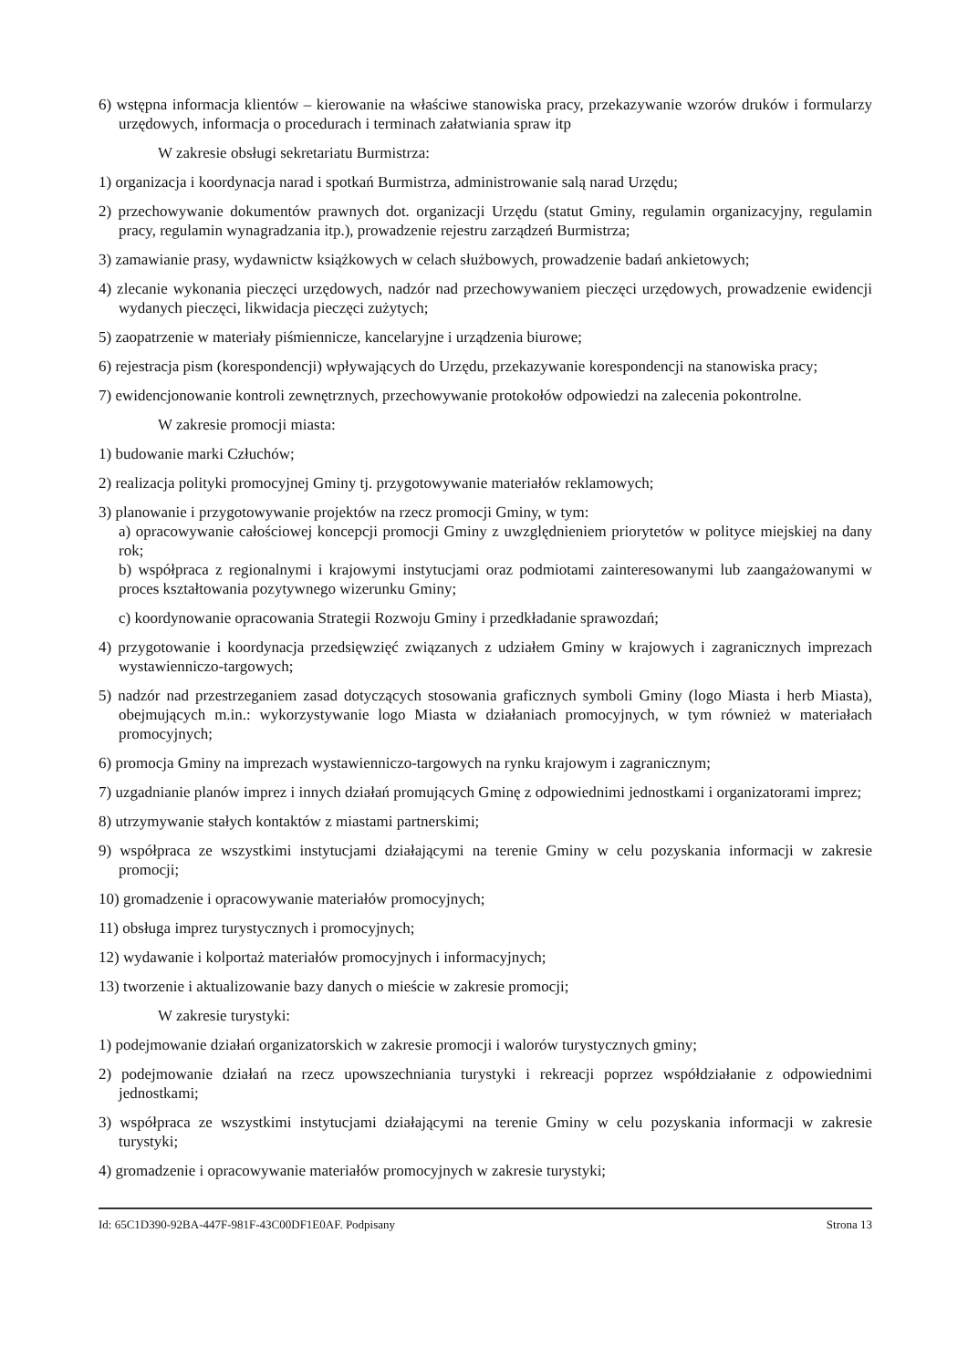6) wstępna informacja klientów – kierowanie na właściwe stanowiska pracy, przekazywanie wzorów druków i formularzy urzędowych, informacja o procedurach i terminach załatwiania spraw itp
W zakresie obsługi sekretariatu Burmistrza:
1) organizacja i koordynacja narad i spotkań Burmistrza, administrowanie salą narad Urzędu;
2) przechowywanie dokumentów prawnych dot. organizacji Urzędu (statut Gminy, regulamin organizacyjny, regulamin pracy, regulamin wynagradzania itp.), prowadzenie rejestru zarządzeń Burmistrza;
3) zamawianie prasy, wydawnictw książkowych w celach służbowych, prowadzenie badań ankietowych;
4) zlecanie wykonania pieczęci urzędowych, nadzór nad przechowywaniem pieczęci urzędowych, prowadzenie ewidencji wydanych pieczęci, likwidacja pieczęci zużytych;
5) zaopatrzenie w materiały piśmiennicze, kancelaryjne i urządzenia biurowe;
6) rejestracja pism (korespondencji) wpływających do Urzędu, przekazywanie korespondencji na stanowiska pracy;
7) ewidencjonowanie kontroli zewnętrznych, przechowywanie protokołów odpowiedzi na zalecenia pokontrolne.
W zakresie promocji miasta:
1) budowanie marki Człuchów;
2) realizacja polityki promocyjnej Gminy tj. przygotowywanie materiałów reklamowych;
3) planowanie i przygotowywanie projektów na rzecz promocji Gminy, w tym:
a) opracowywanie całościowej koncepcji promocji Gminy z uwzględnieniem priorytetów w polityce miejskiej na dany rok;
b) współpraca z regionalnymi i krajowymi instytucjami oraz podmiotami zainteresowanymi lub zaangażowanymi w proces kształtowania pozytywnego wizerunku Gminy;
c) koordynowanie opracowania Strategii Rozwoju Gminy i przedkładanie sprawozdań;
4) przygotowanie i koordynacja przedsięwzięć związanych z udziałem Gminy w krajowych i zagranicznych imprezach wystawienniczo-targowych;
5) nadzór nad przestrzeganiem zasad dotyczących stosowania graficznych symboli Gminy (logo Miasta i herb Miasta), obejmujących m.in.: wykorzystywanie logo Miasta w działaniach promocyjnych, w tym również w materiałach promocyjnych;
6) promocja Gminy na imprezach wystawienniczo-targowych na rynku krajowym i zagranicznym;
7) uzgadnianie planów imprez i innych działań promujących Gminę z odpowiednimi jednostkami i organizatorami imprez;
8) utrzymywanie stałych kontaktów z miastami partnerskimi;
9) współpraca ze wszystkimi instytucjami działającymi na terenie Gminy w celu pozyskania informacji w zakresie promocji;
10) gromadzenie i opracowywanie materiałów promocyjnych;
11) obsługa imprez turystycznych i promocyjnych;
12) wydawanie i kolportaż materiałów promocyjnych i informacyjnych;
13) tworzenie i aktualizowanie bazy danych o mieście w zakresie promocji;
W zakresie turystyki:
1) podejmowanie działań organizatorskich w zakresie promocji i walorów turystycznych gminy;
2) podejmowanie działań na rzecz upowszechniania turystyki i rekreacji poprzez współdziałanie z odpowiednimi jednostkami;
3) współpraca ze wszystkimi instytucjami działającymi na terenie Gminy w celu pozyskania informacji w zakresie turystyki;
4) gromadzenie i opracowywanie materiałów promocyjnych w zakresie turystyki;
Id: 65C1D390-92BA-447F-981F-43C00DF1E0AF. Podpisany Strona 13